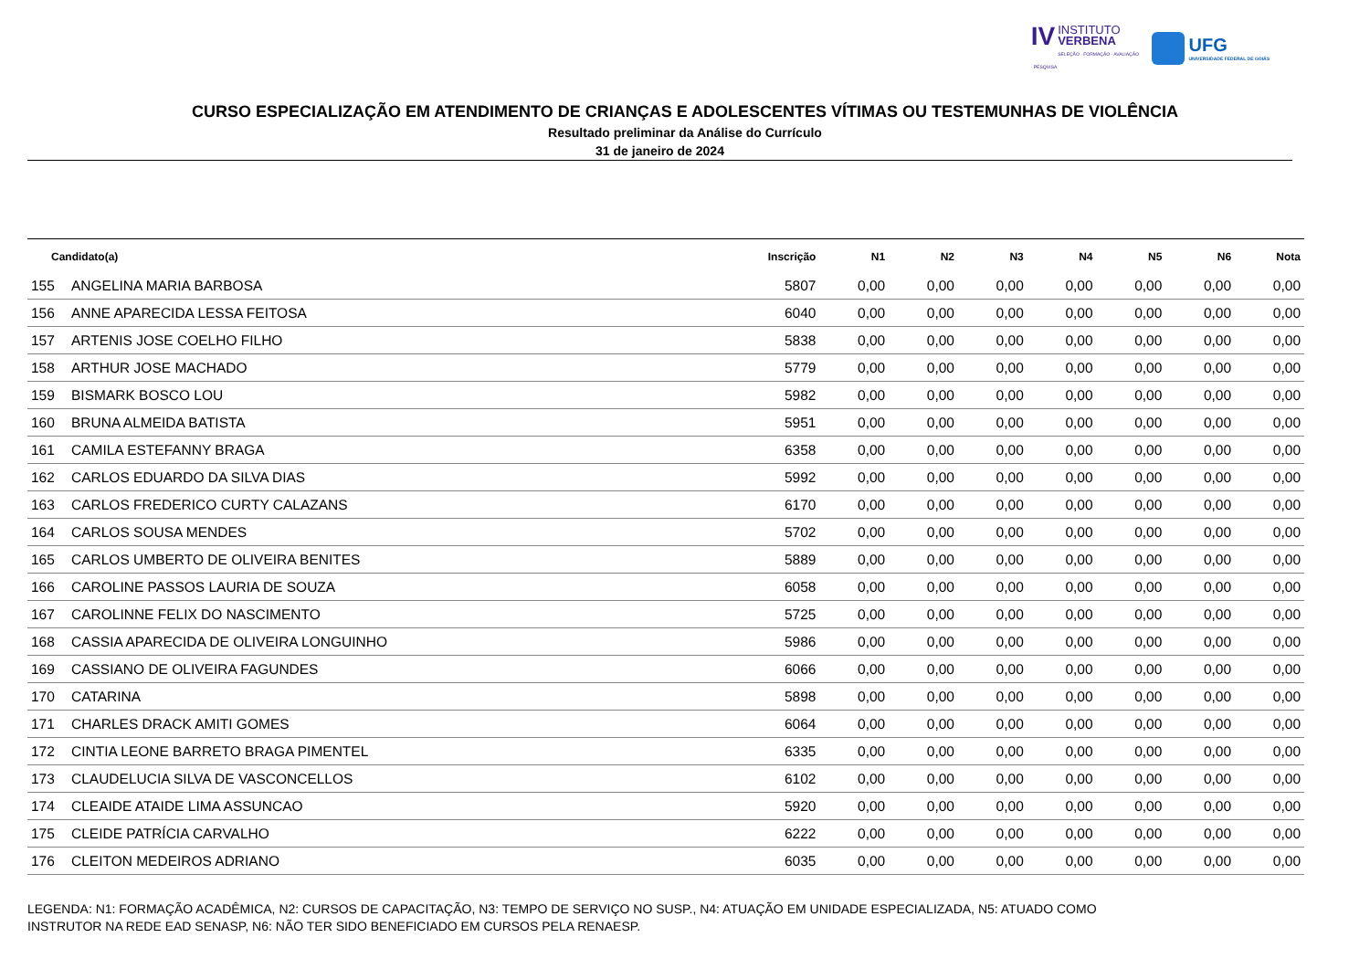IV INSTITUTO
VERBENA
SELEÇÃO · FORMAÇÃO · AVALIAÇÃO · PESQUISA
UFG
UNIVERSIDADE FEDERAL DE GOIÁS
CURSO ESPECIALIZAÇÃO EM ATENDIMENTO DE CRIANÇAS E ADOLESCENTES VÍTIMAS OU TESTEMUNHAS DE VIOLÊNCIA
Resultado preliminar da Análise do Currículo
31 de janeiro de 2024
| Candidato(a) | | Inscrição | N1 | N2 | N3 | N4 | N5 | N6 | Nota |
| --- | --- | --- | --- | --- | --- | --- | --- | --- | --- |
| 155 | ANGELINA MARIA BARBOSA | 5807 | 0,00 | 0,00 | 0,00 | 0,00 | 0,00 | 0,00 | 0,00 |
| 156 | ANNE APARECIDA LESSA FEITOSA | 6040 | 0,00 | 0,00 | 0,00 | 0,00 | 0,00 | 0,00 | 0,00 |
| 157 | ARTENIS JOSE COELHO FILHO | 5838 | 0,00 | 0,00 | 0,00 | 0,00 | 0,00 | 0,00 | 0,00 |
| 158 | ARTHUR JOSE MACHADO | 5779 | 0,00 | 0,00 | 0,00 | 0,00 | 0,00 | 0,00 | 0,00 |
| 159 | BISMARK BOSCO LOU | 5982 | 0,00 | 0,00 | 0,00 | 0,00 | 0,00 | 0,00 | 0,00 |
| 160 | BRUNA ALMEIDA BATISTA | 5951 | 0,00 | 0,00 | 0,00 | 0,00 | 0,00 | 0,00 | 0,00 |
| 161 | CAMILA ESTEFANNY BRAGA | 6358 | 0,00 | 0,00 | 0,00 | 0,00 | 0,00 | 0,00 | 0,00 |
| 162 | CARLOS EDUARDO DA SILVA DIAS | 5992 | 0,00 | 0,00 | 0,00 | 0,00 | 0,00 | 0,00 | 0,00 |
| 163 | CARLOS FREDERICO CURTY CALAZANS | 6170 | 0,00 | 0,00 | 0,00 | 0,00 | 0,00 | 0,00 | 0,00 |
| 164 | CARLOS SOUSA MENDES | 5702 | 0,00 | 0,00 | 0,00 | 0,00 | 0,00 | 0,00 | 0,00 |
| 165 | CARLOS UMBERTO DE OLIVEIRA BENITES | 5889 | 0,00 | 0,00 | 0,00 | 0,00 | 0,00 | 0,00 | 0,00 |
| 166 | CAROLINE PASSOS LAURIA DE SOUZA | 6058 | 0,00 | 0,00 | 0,00 | 0,00 | 0,00 | 0,00 | 0,00 |
| 167 | CAROLINNE FELIX DO NASCIMENTO | 5725 | 0,00 | 0,00 | 0,00 | 0,00 | 0,00 | 0,00 | 0,00 |
| 168 | CASSIA APARECIDA DE OLIVEIRA LONGUINHO | 5986 | 0,00 | 0,00 | 0,00 | 0,00 | 0,00 | 0,00 | 0,00 |
| 169 | CASSIANO DE OLIVEIRA FAGUNDES | 6066 | 0,00 | 0,00 | 0,00 | 0,00 | 0,00 | 0,00 | 0,00 |
| 170 | CATARINA | 5898 | 0,00 | 0,00 | 0,00 | 0,00 | 0,00 | 0,00 | 0,00 |
| 171 | CHARLES DRACK AMITI GOMES | 6064 | 0,00 | 0,00 | 0,00 | 0,00 | 0,00 | 0,00 | 0,00 |
| 172 | CINTIA LEONE BARRETO BRAGA PIMENTEL | 6335 | 0,00 | 0,00 | 0,00 | 0,00 | 0,00 | 0,00 | 0,00 |
| 173 | CLAUDELUCIA SILVA DE VASCONCELLOS | 6102 | 0,00 | 0,00 | 0,00 | 0,00 | 0,00 | 0,00 | 0,00 |
| 174 | CLEAIDE ATAIDE LIMA ASSUNCAO | 5920 | 0,00 | 0,00 | 0,00 | 0,00 | 0,00 | 0,00 | 0,00 |
| 175 | CLEIDE PATRÍCIA CARVALHO | 6222 | 0,00 | 0,00 | 0,00 | 0,00 | 0,00 | 0,00 | 0,00 |
| 176 | CLEITON MEDEIROS ADRIANO | 6035 | 0,00 | 0,00 | 0,00 | 0,00 | 0,00 | 0,00 | 0,00 |
LEGENDA: N1: FORMAÇÃO ACADÊMICA, N2: CURSOS DE CAPACITAÇÃO, N3: TEMPO DE SERVIÇO NO SUSP., N4: ATUAÇÃO EM UNIDADE ESPECIALIZADA, N5: ATUADO COMO
INSTRUTOR NA REDE EAD SENASP, N6: NÃO TER SIDO BENEFICIADO EM CURSOS PELA RENAESP.